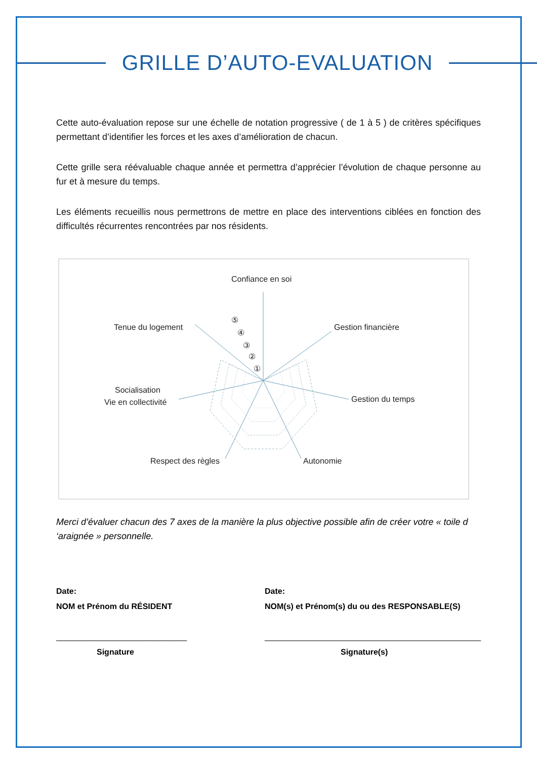GRILLE D’AUTO-EVALUATION
Cette auto-évaluation repose sur une échelle de notation progressive ( de 1 à 5 ) de critères spécifiques permettant d’identifier les forces et les axes d’amélioration de chacun.
Cette grille sera réévaluable chaque année et permettra d’apprécier l’évolution de chaque personne au fur et à mesure du temps.
Les éléments recueillis nous permettrons de mettre en place des interventions ciblées en fonction des difficultés récurrentes rencontrées par nos résidents.
Confiance en soi
Gestion financière
Gestion du temps
Autonomie
Respect des règles
Socialisation
Vie en collectivité
Tenue du logement
⑤
④
③
②
①
Merci d’évaluer chacun des 7 axes de la manière la plus objective possible afin de créer votre « toile d ‘araignée » personnelle.
Date:
NOM et Prénom du RÉSIDENT
_____________________________
Signature
Date:
NOM(s) et Prénom(s) du ou des RESPONSABLE(S)
________________________________________________
Signature(s)